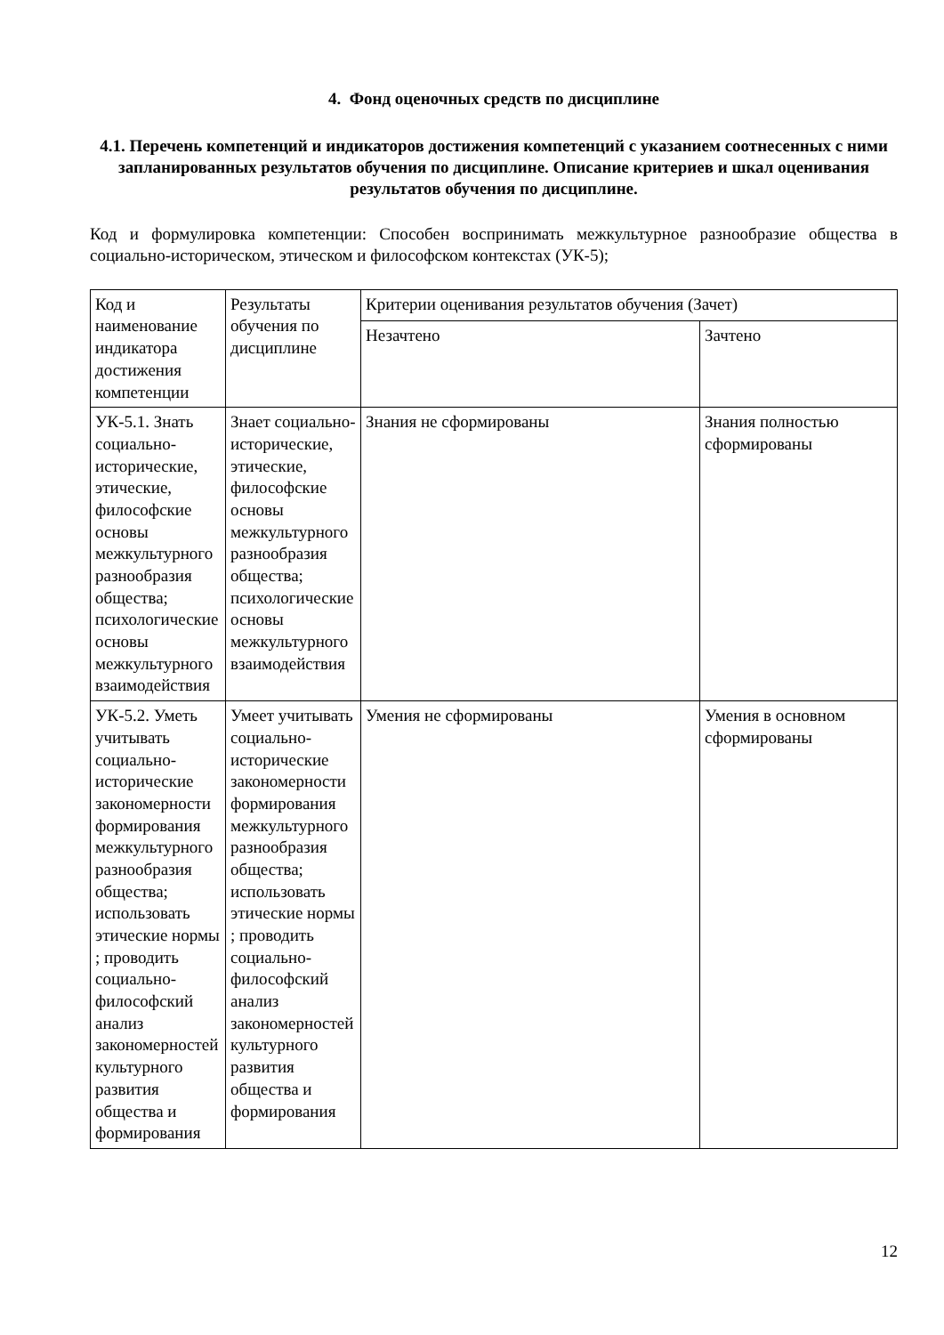4. Фонд оценочных средств по дисциплине
4.1. Перечень компетенций и индикаторов достижения компетенций с указанием соотнесенных с ними запланированных результатов обучения по дисциплине. Описание критериев и шкал оценивания результатов обучения по дисциплине.
Код и формулировка компетенции: Способен воспринимать межкультурное разнообразие общества в социально-историческом, этическом и философском контекстах (УК-5);
| Код и наименование индикатора достижения компетенции | Результаты обучения по дисциплине | Критерии оценивания результатов обучения (Зачет) | |
| --- | --- | --- | --- |
| | | Незачтено | Зачтено |
| УК-5.1. Знать социально-исторические, этические, философские основы межкультурного разнообразия общества; психологические основы межкультурного взаимодействия | Знает социально-исторические, этические, философские основы межкультурного разнообразия общества; психологические основы межкультурного взаимодействия | Знания не сформированы | Знания полностью сформированы |
| УК-5.2. Уметь учитывать социально-исторические закономерности формирования межкультурного разнообразия общества; использовать этические нормы ; проводить социально-философский анализ закономерностей культурного развития общества и формирования | Умеет учитывать социально-исторические закономерности формирования межкультурного разнообразия общества; использовать этические нормы ; проводить социально-философский анализ закономерностей культурного развития общества и формирования | Умения не сформированы | Умения в основном сформированы |
12